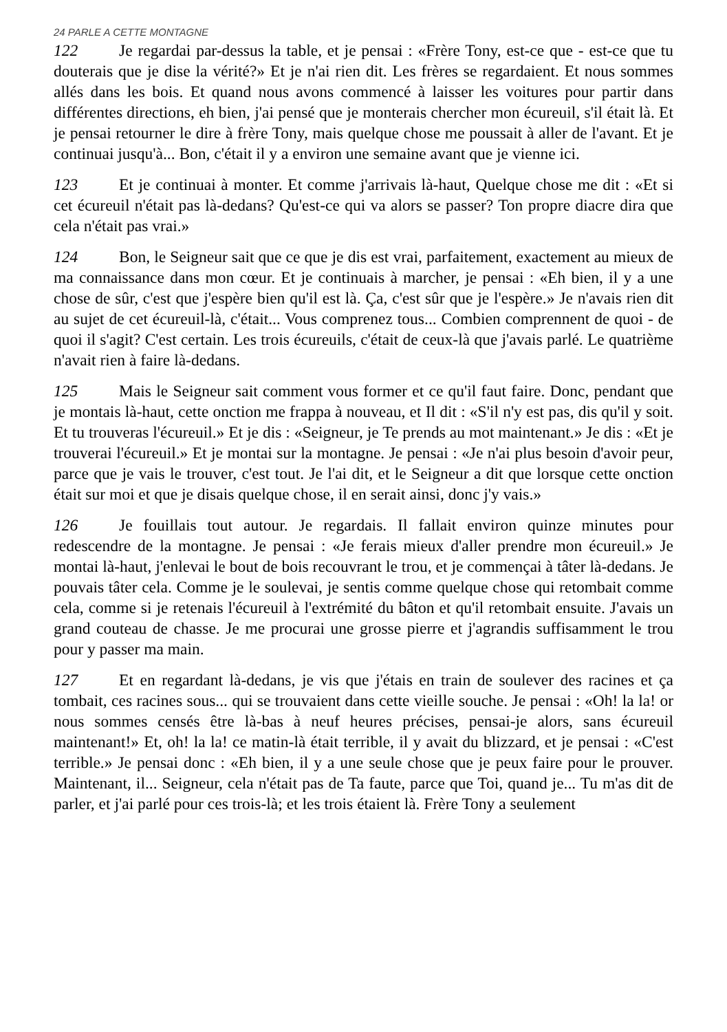24 PARLE A CETTE MONTAGNE
122 Je regardai par-dessus la table, et je pensai : «Frère Tony, est-ce que - est-ce que tu douterais que je dise la vérité?» Et je n'ai rien dit. Les frères se regardaient. Et nous sommes allés dans les bois. Et quand nous avons commencé à laisser les voitures pour partir dans différentes directions, eh bien, j'ai pensé que je monterais chercher mon écureuil, s'il était là. Et je pensai retourner le dire à frère Tony, mais quelque chose me poussait à aller de l'avant. Et je continuai jusqu'à... Bon, c'était il y a environ une semaine avant que je vienne ici.
123 Et je continuai à monter. Et comme j'arrivais là-haut, Quelque chose me dit : «Et si cet écureuil n'était pas là-dedans? Qu'est-ce qui va alors se passer? Ton propre diacre dira que cela n'était pas vrai.»
124 Bon, le Seigneur sait que ce que je dis est vrai, parfaitement, exactement au mieux de ma connaissance dans mon cœur. Et je continuais à marcher, je pensai : «Eh bien, il y a une chose de sûr, c'est que j'espère bien qu'il est là. Ça, c'est sûr que je l'espère.» Je n'avais rien dit au sujet de cet écureuil-là, c'était... Vous comprenez tous... Combien comprennent de quoi - de quoi il s'agit? C'est certain. Les trois écureuils, c'était de ceux-là que j'avais parlé. Le quatrième n'avait rien à faire là-dedans.
125 Mais le Seigneur sait comment vous former et ce qu'il faut faire. Donc, pendant que je montais là-haut, cette onction me frappa à nouveau, et Il dit : «S'il n'y est pas, dis qu'il y soit. Et tu trouveras l'écureuil.» Et je dis : «Seigneur, je Te prends au mot maintenant.» Je dis : «Et je trouverai l'écureuil.» Et je montai sur la montagne. Je pensai : «Je n'ai plus besoin d'avoir peur, parce que je vais le trouver, c'est tout. Je l'ai dit, et le Seigneur a dit que lorsque cette onction était sur moi et que je disais quelque chose, il en serait ainsi, donc j'y vais.»
126 Je fouillais tout autour. Je regardais. Il fallait environ quinze minutes pour redescendre de la montagne. Je pensai : «Je ferais mieux d'aller prendre mon écureuil.» Je montai là-haut, j'enlevai le bout de bois recouvrant le trou, et je commençai à tâter là-dedans. Je pouvais tâter cela. Comme je le soulevai, je sentis comme quelque chose qui retombait comme cela, comme si je retenais l'écureuil à l'extrémité du bâton et qu'il retombait ensuite. J'avais un grand couteau de chasse. Je me procurai une grosse pierre et j'agrandis suffisamment le trou pour y passer ma main.
127 Et en regardant là-dedans, je vis que j'étais en train de soulever des racines et ça tombait, ces racines sous... qui se trouvaient dans cette vieille souche. Je pensai : «Oh! la la! or nous sommes censés être là-bas à neuf heures précises, pensai-je alors, sans écureuil maintenant!» Et, oh! la la! ce matin-là était terrible, il y avait du blizzard, et je pensai : «C'est terrible.» Je pensai donc : «Eh bien, il y a une seule chose que je peux faire pour le prouver. Maintenant, il... Seigneur, cela n'était pas de Ta faute, parce que Toi, quand je... Tu m'as dit de parler, et j'ai parlé pour ces trois-là; et les trois étaient là. Frère Tony a seulement